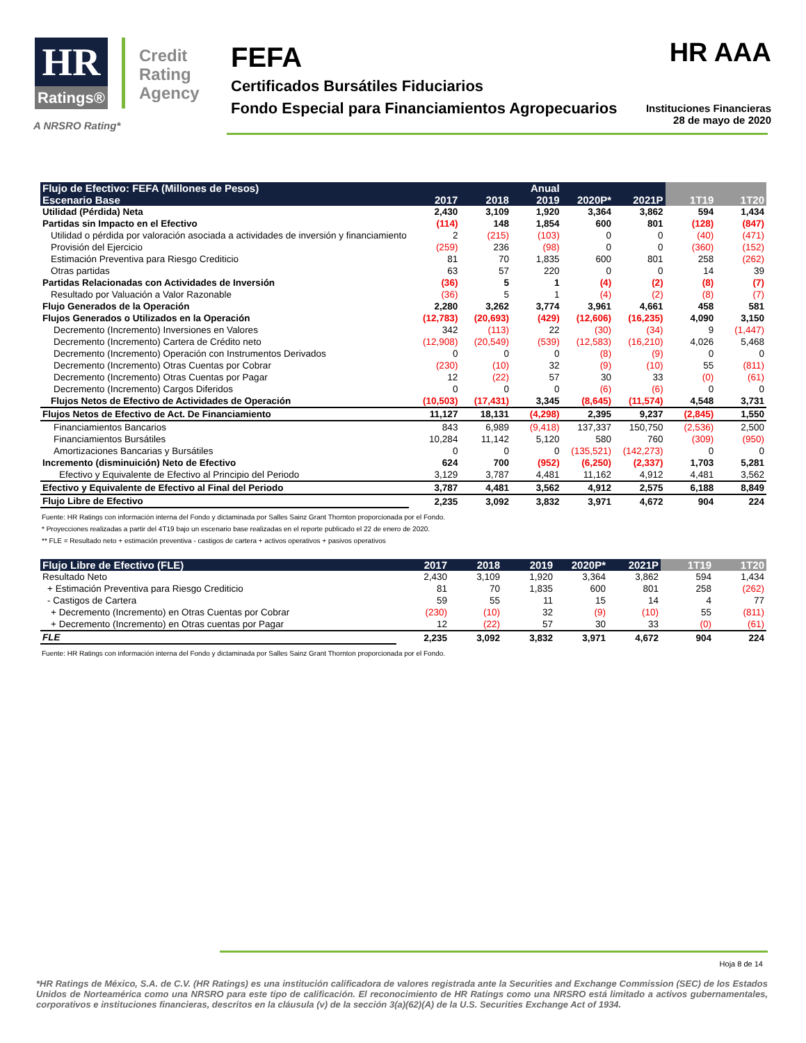HR
Ratings®
Credit Rating Agency
FEFA
Certificados Bursátiles Fiduciarios
Fondo Especial para Financiamientos Agropecuarios
HR AAA
Instituciones Financieras
28 de mayo de 2020
A NRSRO Rating*
| Flujo de Efectivo: FEFA (Millones de Pesos) | | | Anual | | | | |
| --- | --- | --- | --- | --- | --- | --- | --- |
| Escenario Base | 2017 | 2018 | 2019 | 2020P* | 2021P | 1T19 | 1T20 |
| Utilidad (Pérdida) Neta | 2,430 | 3,109 | 1,920 | 3,364 | 3,862 | 594 | 1,434 |
| Partidas sin Impacto en el Efectivo | (114) | 148 | 1,854 | 600 | 801 | (128) | (847) |
| Utilidad o pérdida por valoración asociada a actividades de inversión y financiamiento | 2 | (215) | (103) | 0 | 0 | (40) | (471) |
| Provisión del Ejercicio | (259) | 236 | (98) | 0 | 0 | (360) | (152) |
| Estimación Preventiva para Riesgo Crediticio | 81 | 70 | 1,835 | 600 | 801 | 258 | (262) |
| Otras partidas | 63 | 57 | 220 | 0 | 0 | 14 | 39 |
| Partidas Relacionadas con Actividades de Inversión | (36) | 5 | 1 | (4) | (2) | (8) | (7) |
| Resultado por Valuación a Valor Razonable | (36) | 5 | 1 | (4) | (2) | (8) | (7) |
| Flujo Generados de la Operación | 2,280 | 3,262 | 3,774 | 3,961 | 4,661 | 458 | 581 |
| Flujos Generados o Utilizados en la Operación | (12,783) | (20,693) | (429) | (12,606) | (16,235) | 4,090 | 3,150 |
| Decremento (Incremento) Inversiones en Valores | 342 | (113) | 22 | (30) | (34) | 9 | (1,447) |
| Decremento (Incremento) Cartera de Crédito neto | (12,908) | (20,549) | (539) | (12,583) | (16,210) | 4,026 | 5,468 |
| Decremento (Incremento) Operación con Instrumentos Derivados | 0 | 0 | 0 | (8) | (9) | 0 | 0 |
| Decremento (Incremento) Otras Cuentas por Cobrar | (230) | (10) | 32 | (9) | (10) | 55 | (811) |
| Decremento (Incremento) Otras Cuentas por Pagar | 12 | (22) | 57 | 30 | 33 | (0) | (61) |
| Decremento (Incremento) Cargos Diferidos | 0 | 0 | 0 | (6) | (6) | 0 | 0 |
| Flujos Netos de Efectivo de Actividades de Operación | (10,503) | (17,431) | 3,345 | (8,645) | (11,574) | 4,548 | 3,731 |
| Flujos Netos de Efectivo de Act. De Financiamiento | 11,127 | 18,131 | (4,298) | 2,395 | 9,237 | (2,845) | 1,550 |
| Financiamientos Bancarios | 843 | 6,989 | (9,418) | 137,337 | 150,750 | (2,536) | 2,500 |
| Financiamientos Bursátiles | 10,284 | 11,142 | 5,120 | 580 | 760 | (309) | (950) |
| Amortizaciones Bancarias y Bursátiles | 0 | 0 | 0 | (135,521) | (142,273) | 0 | 0 |
| Incremento (disminuición) Neto de Efectivo | 624 | 700 | (952) | (6,250) | (2,337) | 1,703 | 5,281 |
| Efectivo y Equivalente de Efectivo al Principio del Periodo | 3,129 | 3,787 | 4,481 | 11,162 | 4,912 | 4,481 | 3,562 |
| Efectivo y Equivalente de Efectivo al Final del Periodo | 3,787 | 4,481 | 3,562 | 4,912 | 2,575 | 6,188 | 8,849 |
| Flujo Libre de Efectivo | 2,235 | 3,092 | 3,832 | 3,971 | 4,672 | 904 | 224 |
Fuente: HR Ratings con información interna del Fondo y dictaminada por Salles Sainz Grant Thornton proporcionada por el Fondo.
* Proyecciones realizadas a partir del 4T19 bajo un escenario base realizadas en el reporte publicado el 22 de enero de 2020.
** FLE = Resultado neto + estimación preventiva - castigos de cartera + activos operativos + pasivos operativos
| Flujo Libre de Efectivo (FLE) | 2017 | 2018 | 2019 | 2020P* | 2021P | 1T19 | 1T20 |
| --- | --- | --- | --- | --- | --- | --- | --- |
| Resultado Neto | 2,430 | 3,109 | 1,920 | 3,364 | 3,862 | 594 | 1,434 |
| + Estimación Preventiva para Riesgo Crediticio | 81 | 70 | 1,835 | 600 | 801 | 258 | (262) |
| - Castigos de Cartera | 59 | 55 | 11 | 15 | 14 | 4 | 77 |
| + Decremento (Incremento) en Otras Cuentas por Cobrar | (230) | (10) | 32 | (9) | (10) | 55 | (811) |
| + Decremento (Incremento) en Otras cuentas por Pagar | 12 | (22) | 57 | 30 | 33 | (0) | (61) |
| FLE | 2,235 | 3,092 | 3,832 | 3,971 | 4,672 | 904 | 224 |
Fuente: HR Ratings con información interna del Fondo y dictaminada por Salles Sainz Grant Thornton proporcionada por el Fondo.
Hoja 8 de 14
*HR Ratings de México, S.A. de C.V. (HR Ratings) es una institución calificadora de valores registrada ante la Securities and Exchange Commission (SEC) de los Estados Unidos de Norteamérica como una NRSRO para este tipo de calificación. El reconocimiento de HR Ratings como una NRSRO está limitado a activos gubernamentales, corporativos e instituciones financieras, descritos en la cláusula (v) de la sección 3(a)(62)(A) de la U.S. Securities Exchange Act of 1934.